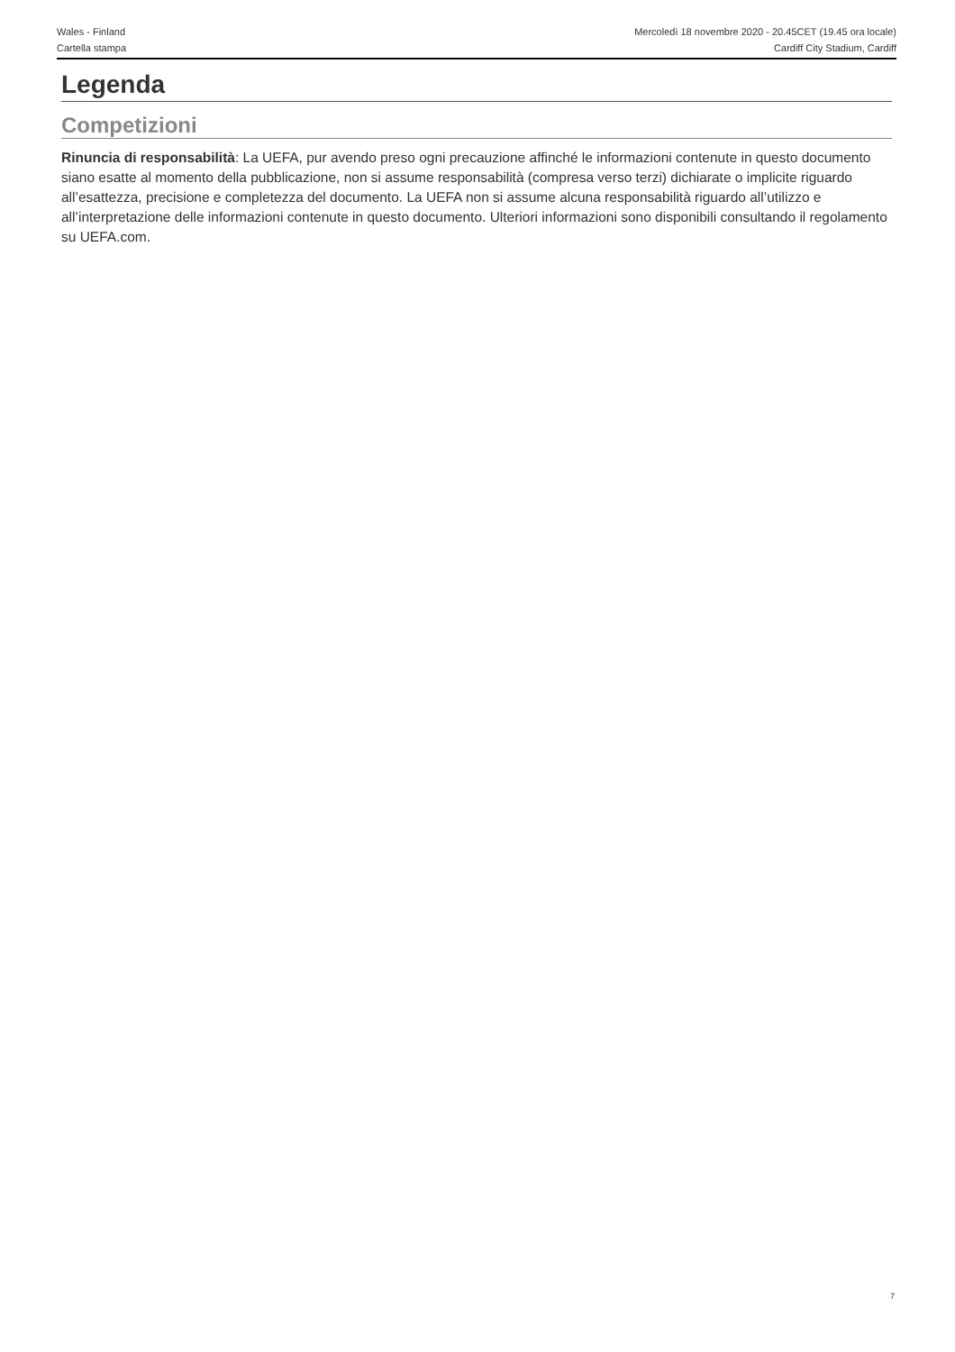Wales - Finland
Cartella stampa
Mercoledì 18 novembre 2020 - 20.45CET (19.45 ora locale)
Cardiff City Stadium, Cardiff
Legenda
Competizioni
Rinuncia di responsabilità: La UEFA, pur avendo preso ogni precauzione affinché le informazioni contenute in questo documento siano esatte al momento della pubblicazione, non si assume responsabilità (compresa verso terzi) dichiarate o implicite riguardo all’esattezza, precisione e completezza del documento. La UEFA non si assume alcuna responsabilità riguardo all’utilizzo e all’interpretazione delle informazioni contenute in questo documento. Ulteriori informazioni sono disponibili consultando il regolamento su UEFA.com.
7